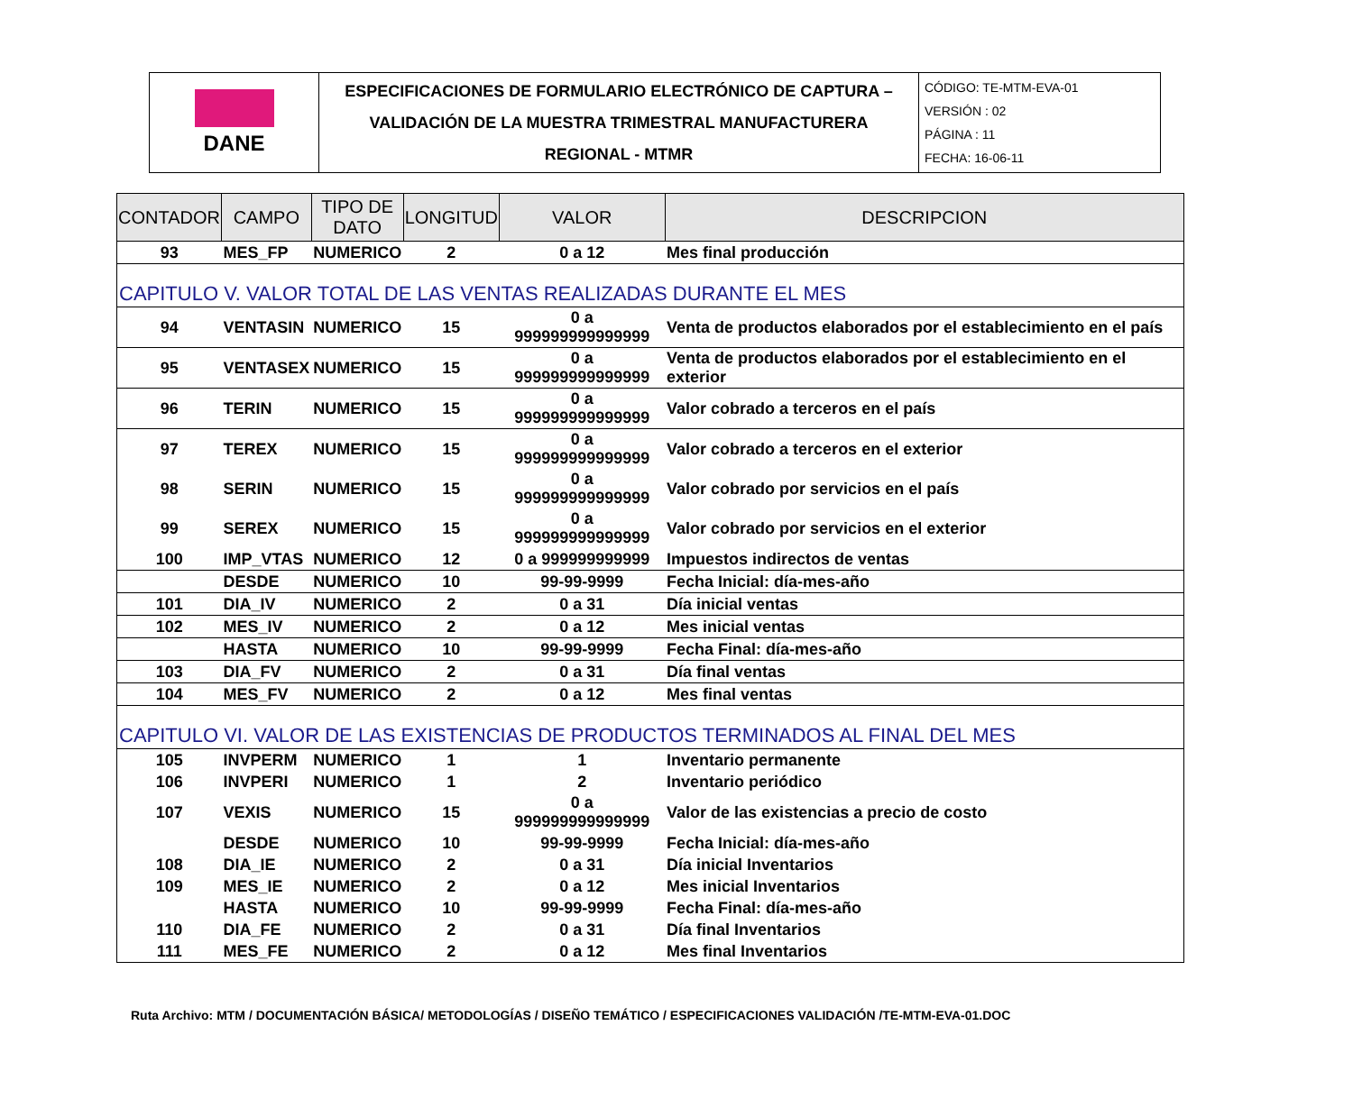| DANE | ESPECIFICACIONES DE FORMULARIO ELECTRÓNICO DE CAPTURA – VALIDACIÓN DE LA MUESTRA TRIMESTRAL MANUFACTURERA REGIONAL - MTMR | CÓDIGO: TE-MTM-EVA-01 VERSIÓN : 02 PÁGINA : 11 FECHA: 16-06-11 |
| CONTADOR | CAMPO | TIPO DE DATO | LONGITUD | VALOR | DESCRIPCION |
| --- | --- | --- | --- | --- | --- |
| 93 | MES_FP | NUMERICO | 2 | 0 a 12 | Mes final producción |
| CAPITULO V. VALOR TOTAL DE LAS VENTAS REALIZADAS DURANTE EL MES | | | | | |
| 94 | VENTASIN | NUMERICO | 15 | 0 a 999999999999999 | Venta de productos elaborados por el establecimiento en el país |
| 95 | VENTASEX | NUMERICO | 15 | 0 a 999999999999999 | Venta de productos elaborados por el establecimiento en el exterior |
| 96 | TERIN | NUMERICO | 15 | 0 a 999999999999999 | Valor cobrado a terceros en el país |
| 97 | TEREX | NUMERICO | 15 | 0 a 999999999999999 | Valor cobrado a terceros en el exterior |
| 98 | SERIN | NUMERICO | 15 | 0 a 999999999999999 | Valor cobrado por servicios en el país |
| 99 | SEREX | NUMERICO | 15 | 0 a 999999999999999 | Valor cobrado por servicios en el exterior |
| 100 | IMP_VTAS | NUMERICO | 12 | 0 a 999999999999 | Impuestos indirectos de ventas |
| | DESDE | NUMERICO | 10 | 99-99-9999 | Fecha Inicial: día-mes-año |
| 101 | DIA_IV | NUMERICO | 2 | 0 a 31 | Día inicial ventas |
| 102 | MES_IV | NUMERICO | 2 | 0 a 12 | Mes inicial ventas |
| | HASTA | NUMERICO | 10 | 99-99-9999 | Fecha Final: día-mes-año |
| 103 | DIA_FV | NUMERICO | 2 | 0 a 31 | Día final ventas |
| 104 | MES_FV | NUMERICO | 2 | 0 a 12 | Mes final ventas |
| CAPITULO VI. VALOR DE LAS EXISTENCIAS DE PRODUCTOS TERMINADOS AL FINAL DEL MES | | | | | |
| 105 | INVPERM | NUMERICO | 1 | 1 | Inventario permanente |
| 106 | INVPERI | NUMERICO | 1 | 2 | Inventario periódico |
| 107 | VEXIS | NUMERICO | 15 | 0 a 999999999999999 | Valor de las existencias a precio de costo |
| | DESDE | NUMERICO | 10 | 99-99-9999 | Fecha Inicial: día-mes-año |
| 108 | DIA_IE | NUMERICO | 2 | 0 a 31 | Día inicial Inventarios |
| 109 | MES_IE | NUMERICO | 2 | 0 a 12 | Mes inicial Inventarios |
| | HASTA | NUMERICO | 10 | 99-99-9999 | Fecha Final: día-mes-año |
| 110 | DIA_FE | NUMERICO | 2 | 0 a 31 | Día final Inventarios |
| 111 | MES_FE | NUMERICO | 2 | 0 a 12 | Mes final Inventarios |
Ruta Archivo: MTM / DOCUMENTACIÓN BÁSICA/ METODOLOGÍAS / DISEÑO TEMÁTICO / ESPECIFICACIONES VALIDACIÓN /TE-MTM-EVA-01.DOC